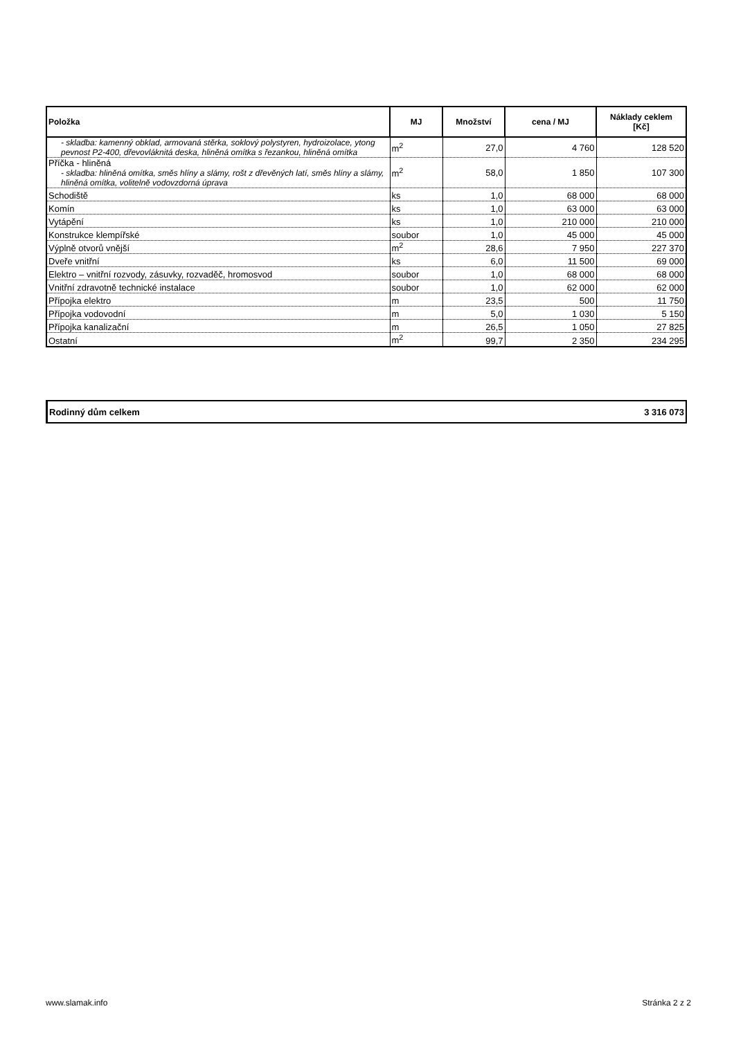| Položka | MJ | Množství | cena / MJ | Náklady ceklem [Kč] |
| --- | --- | --- | --- | --- |
| - skladba: kamenný obklad, armovaná stěrka, soklový polystyren, hydroizolace, ytong pevnost P2-400, dřevovláknitá deska, hliněná omítka s řezankou, hliněná omítka | m<sup>2</sup> | 27,0 | 4 760 | 128 520 |
| Příčka - hliněná - skladba: hliněná omítka, směs hlíny a slámy, rošt z dřevěných latí, směs hlíny a slámy, hliněná omítka, volitelně vodovzdorná úprava | m<sup>2</sup> | 58,0 | 1 850 | 107 300 |
| Schodiště | ks | 1,0 | 68 000 | 68 000 |
| Komín | ks | 1,0 | 63 000 | 63 000 |
| Vytápění | ks | 1,0 | 210 000 | 210 000 |
| Konstrukce klempířské | soubor | 1,0 | 45 000 | 45 000 |
| Výplně otvorů vnější | m<sup>2</sup> | 28,6 | 7 950 | 227 370 |
| Dveře vnitřní | ks | 6,0 | 11 500 | 69 000 |
| Elektro – vnitřní rozvody, zásuvky, rozvaděč, hromosvod | soubor | 1,0 | 68 000 | 68 000 |
| Vnitřní zdravotně technické instalace | soubor | 1,0 | 62 000 | 62 000 |
| Přípojka elektro | m | 23,5 | 500 | 11 750 |
| Přípojka vodovodní | m | 5,0 | 1 030 | 5 150 |
| Přípojka kanalizační | m | 26,5 | 1 050 | 27 825 |
| Ostatní | m<sup>2</sup> | 99,7 | 2 350 | 234 295 |
| Rodinný dům celkem | 3 316 073 |
www.slamak.info Stránka 2 z 2